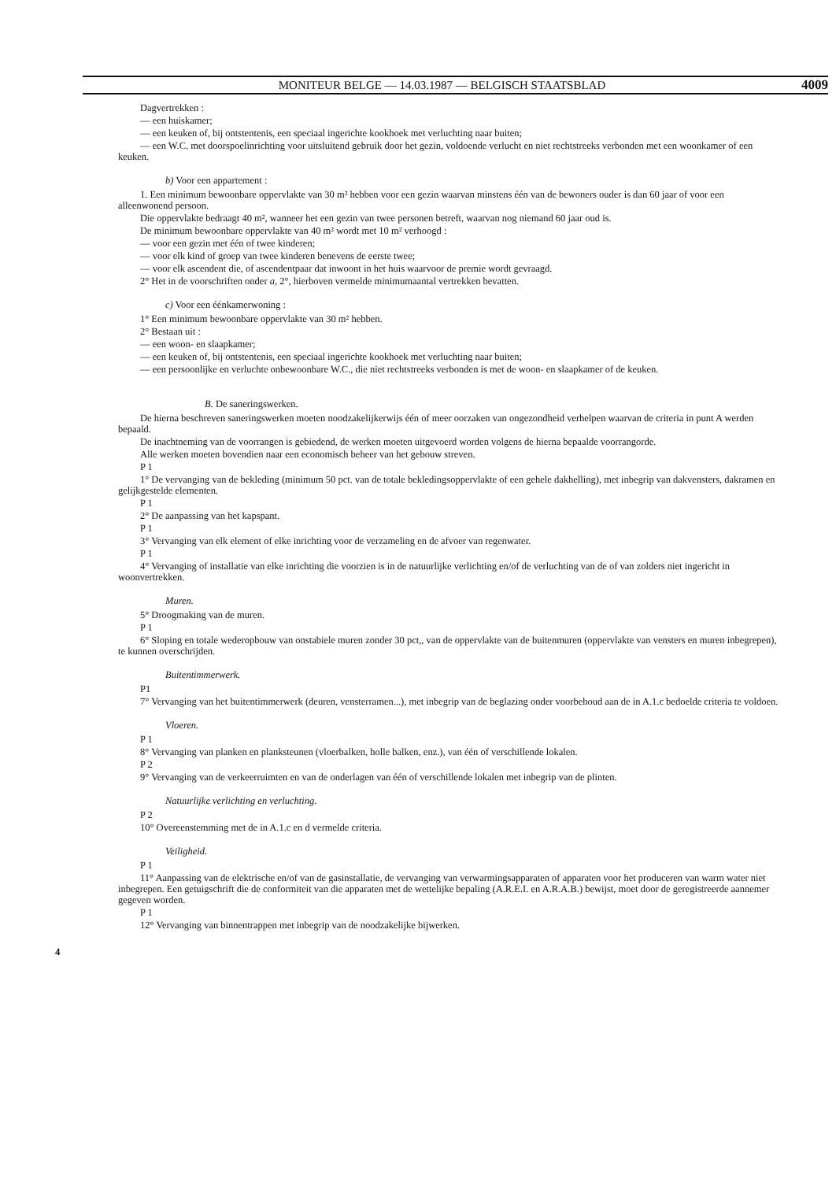MONITEUR BELGE — 14.03.1987 — BELGISCH STAATSBLAD 4009
Dagvertrekken :
— een huiskamer;
— een keuken of, bij ontstentenis, een speciaal ingerichte kookhoek met verluchting naar buiten;
— een W.C. met doorspoelinrichting voor uitsluitend gebruik door het gezin, voldoende verlucht en niet rechtstreeks verbonden met een woonkamer of een keuken.
b) Voor een appartement :
1. Een minimum bewoonbare oppervlakte van 30 m² hebben voor een gezin waarvan minstens één van de bewoners ouder is dan 60 jaar of voor een alleenwonend persoon.
Die oppervlakte bedraagt 40 m², wanneer het een gezin van twee personen betreft, waarvan nog niemand 60 jaar oud is.
De minimum bewoonbare oppervlakte van 40 m² wordt met 10 m² verhoogd :
— voor een gezin met één of twee kinderen;
— voor elk kind of groep van twee kinderen benevens de eerste twee;
— voor elk ascendent die, of ascendentpaar dat inwoont in het huis waarvoor de premie wordt gevraagd.
2° Het in de voorschriften onder a, 2°, hierboven vermelde minimumaantal vertrekken bevatten.
c) Voor een éénkamerwoning :
1° Een minimum bewoonbare oppervlakte van 30 m² hebben.
2° Bestaan uit :
— een woon- en slaapkamer;
— een keuken of, bij ontstentenis, een speciaal ingerichte kookhoek met verluchting naar buiten;
— een persoonlijke en verluchte onbewoonbare W.C., die niet rechtstreeks verbonden is met de woon- en slaapkamer of de keuken.
B. De saneringswerken.
De hierna beschreven saneringswerken moeten noodzakelijkerwijs één of meer oorzaken van ongezondheid verhelpen waarvan de criteria in punt A werden bepaald.
De inachtneming van de voorrangen is gebiedend, de werken moeten uitgevoerd worden volgens de hierna bepaalde voorrangorde.
Alle werken moeten bovendien naar een economisch beheer van het gebouw streven.
P 1
1° De vervanging van de bekleding (minimum 50 pct. van de totale bekledingsoppervlakte of een gehele dakhelling), met inbegrip van dakvensters, dakramen en gelijkgestelde elementen.
P 1
2° De aanpassing van het kapspant.
P 1
3° Vervanging van elk element of elke inrichting voor de verzameling en de afvoer van regenwater.
P 1
4° Vervanging of installatie van elke inrichting die voorzien is in de natuurlijke verlichting en/of de verluchting van de of van zolders niet ingericht in woonvertrekken.
Muren.
5° Droogmaking van de muren.
P 1
6° Sloping en totale wederopbouw van onstabiele muren zonder 30 pct,, van de oppervlakte van de buitenmuren (oppervlakte van vensters en muren inbegrepen), te kunnen overschrijden.
Buitentimmerwerk.
P1
7° Vervanging van het buitentimmerwerk (deuren, vensterramen...), met inbegrip van de beglazing onder voorbehoud aan de in A.1.c bedoelde criteria te voldoen.
Vloeren.
P 1
8° Vervanging van planken en planksteunen (vloerbalken, holle balken, enz.), van één of verschillende lokalen.
P 2
9° Vervanging van de verkeerruimten en van de onderlagen van één of verschillende lokalen met inbegrip van de plinten.
Natuurlijke verlichting en verluchting.
P 2
10° Overeenstemming met de in A.1.c en d vermelde criteria.
Veiligheid.
P 1
11° Aanpassing van de elektrische en/of van de gasinstallatie, de vervanging van verwarmingsapparaten of apparaten voor het produceren van warm water niet inbegrepen. Een getuigschrift die de conformiteit van die apparaten met de wettelijke bepaling (A.R.E.I. en A.R.A.B.) bewijst, moet door de geregistreerde aannemer gegeven worden.
P 1
12° Vervanging van binnentrappen met inbegrip van de noodzakelijke bijwerken.
4